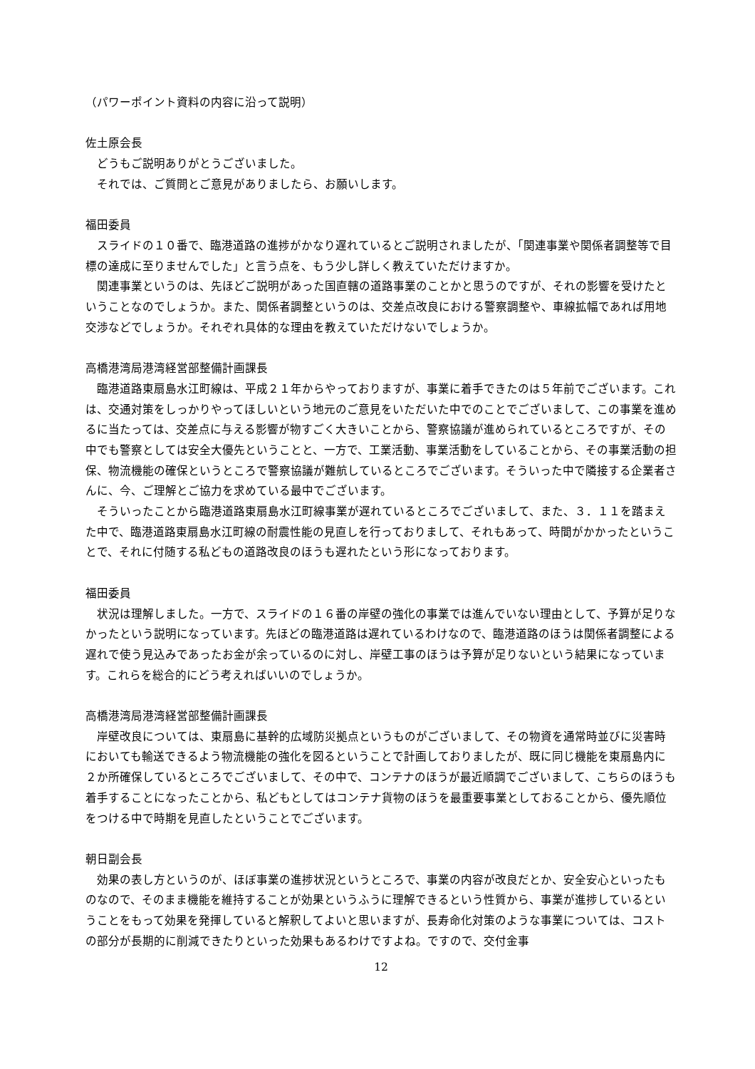（パワーポイント資料の内容に沿って説明）
佐土原会長
どうもご説明ありがとうございました。
それでは、ご質問とご意見がありましたら、お願いします。
福田委員
スライドの１０番で、臨港道路の進捗がかなり遅れているとご説明されましたが、「関連事業や関係者調整等で目標の達成に至りませんでした」と言う点を、もう少し詳しく教えていただけますか。
関連事業というのは、先ほどご説明があった国直轄の道路事業のことかと思うのですが、それの影響を受けたということなのでしょうか。また、関係者調整というのは、交差点改良における警察調整や、車線拡幅であれば用地交渉などでしょうか。それぞれ具体的な理由を教えていただけないでしょうか。
高橋港湾局港湾経営部整備計画課長
臨港道路東扇島水江町線は、平成２１年からやっておりますが、事業に着手できたのは５年前でございます。これは、交通対策をしっかりやってほしいという地元のご意見をいただいた中でのことでございまして、この事業を進めるに当たっては、交差点に与える影響が物すごく大きいことから、警察協議が進められているところですが、その中でも警察としては安全大優先ということと、一方で、工業活動、事業活動をしていることから、その事業活動の担保、物流機能の確保というところで警察協議が難航しているところでございます。そういった中で隣接する企業者さんに、今、ご理解とご協力を求めている最中でございます。
そういったことから臨港道路東扇島水江町線事業が遅れているところでございまして、また、３．１１を踏まえた中で、臨港道路東扇島水江町線の耐震性能の見直しを行っておりまして、それもあって、時間がかかったということで、それに付随する私どもの道路改良のほうも遅れたという形になっております。
福田委員
状況は理解しました。一方で、スライドの１６番の岸壁の強化の事業では進んでいない理由として、予算が足りなかったという説明になっています。先ほどの臨港道路は遅れているわけなので、臨港道路のほうは関係者調整による遅れで使う見込みであったお金が余っているのに対し、岸壁工事のほうは予算が足りないという結果になっています。これらを総合的にどう考えればいいのでしょうか。
高橋港湾局港湾経営部整備計画課長
岸壁改良については、東扇島に基幹的広域防災拠点というものがございまして、その物資を通常時並びに災害時においても輸送できるよう物流機能の強化を図るということで計画しておりましたが、既に同じ機能を東扇島内に２か所確保しているところでございまして、その中で、コンテナのほうが最近順調でございまして、こちらのほうも着手することになったことから、私どもとしてはコンテナ貨物のほうを最重要事業としておることから、優先順位をつける中で時期を見直したということでございます。
朝日副会長
効果の表し方というのが、ほぼ事業の進捗状況というところで、事業の内容が改良だとか、安全安心といったものなので、そのまま機能を維持することが効果というふうに理解できるという性質から、事業が進捗しているということをもって効果を発揮していると解釈してよいと思いますが、長寿命化対策のような事業については、コストの部分が長期的に削減できたりといった効果もあるわけですよね。ですので、交付金事
12